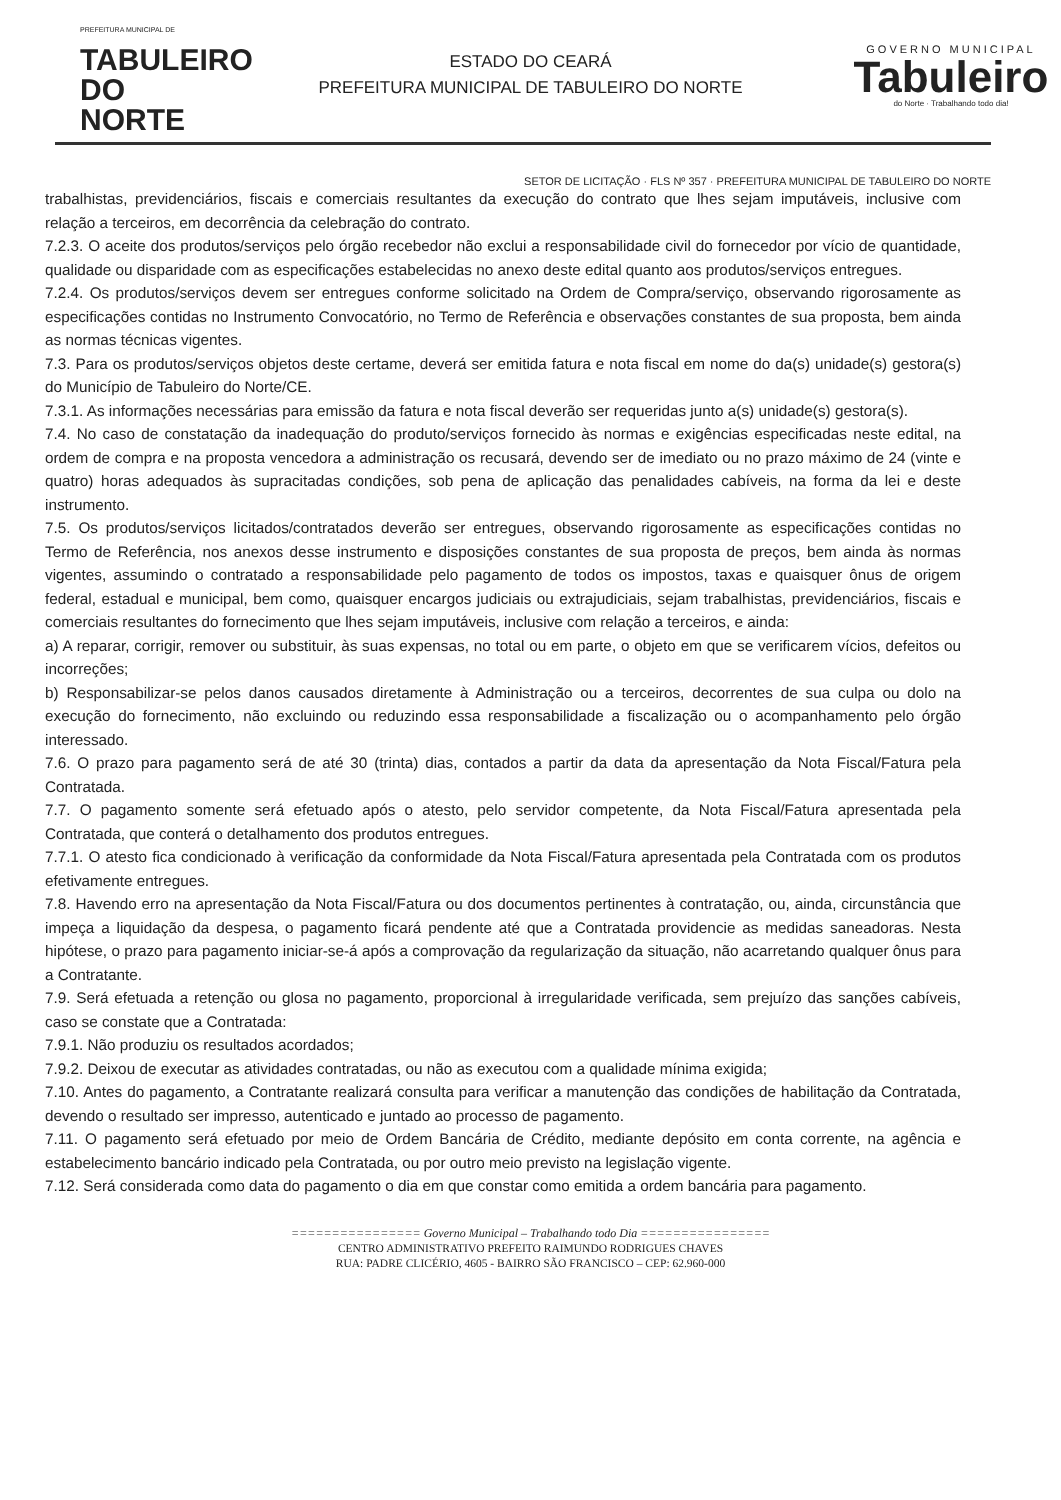PREFEITURA MUNICIPAL DE
TABULEIRO
DO NORTE
ESTADO DO CEARÁ
PREFEITURA MUNICIPAL DE TABULEIRO DO NORTE
GOVERNO MUNICIPAL
Tabuleiro
do Norte · Trabalhando todo dia!
SETOR DE LICITAÇÃO · FLS Nº 357 · PREFEITURA MUNICIPAL DE TABULEIRO DO NORTE
trabalhistas, previdenciários, fiscais e comerciais resultantes da execução do contrato que lhes sejam imputáveis, inclusive com relação a terceiros, em decorrência da celebração do contrato.
7.2.3. O aceite dos produtos/serviços pelo órgão recebedor não exclui a responsabilidade civil do fornecedor por vício de quantidade, qualidade ou disparidade com as especificações estabelecidas no anexo deste edital quanto aos produtos/serviços entregues.
7.2.4. Os produtos/serviços devem ser entregues conforme solicitado na Ordem de Compra/serviço, observando rigorosamente as especificações contidas no Instrumento Convocatório, no Termo de Referência e observações constantes de sua proposta, bem ainda as normas técnicas vigentes.
7.3. Para os produtos/serviços objetos deste certame, deverá ser emitida fatura e nota fiscal em nome do da(s) unidade(s) gestora(s) do Município de Tabuleiro do Norte/CE.
7.3.1. As informações necessárias para emissão da fatura e nota fiscal deverão ser requeridas junto a(s) unidade(s) gestora(s).
7.4. No caso de constatação da inadequação do produto/serviços fornecido às normas e exigências especificadas neste edital, na ordem de compra e na proposta vencedora a administração os recusará, devendo ser de imediato ou no prazo máximo de 24 (vinte e quatro) horas adequados às supracitadas condições, sob pena de aplicação das penalidades cabíveis, na forma da lei e deste instrumento.
7.5. Os produtos/serviços licitados/contratados deverão ser entregues, observando rigorosamente as especificações contidas no Termo de Referência, nos anexos desse instrumento e disposições constantes de sua proposta de preços, bem ainda às normas vigentes, assumindo o contratado a responsabilidade pelo pagamento de todos os impostos, taxas e quaisquer ônus de origem federal, estadual e municipal, bem como, quaisquer encargos judiciais ou extrajudiciais, sejam trabalhistas, previdenciários, fiscais e comerciais resultantes do fornecimento que lhes sejam imputáveis, inclusive com relação a terceiros, e ainda:
a) A reparar, corrigir, remover ou substituir, às suas expensas, no total ou em parte, o objeto em que se verificarem vícios, defeitos ou incorreções;
b) Responsabilizar-se pelos danos causados diretamente à Administração ou a terceiros, decorrentes de sua culpa ou dolo na execução do fornecimento, não excluindo ou reduzindo essa responsabilidade a fiscalização ou o acompanhamento pelo órgão interessado.
7.6. O prazo para pagamento será de até 30 (trinta) dias, contados a partir da data da apresentação da Nota Fiscal/Fatura pela Contratada.
7.7. O pagamento somente será efetuado após o atesto, pelo servidor competente, da Nota Fiscal/Fatura apresentada pela Contratada, que conterá o detalhamento dos produtos entregues.
7.7.1. O atesto fica condicionado à verificação da conformidade da Nota Fiscal/Fatura apresentada pela Contratada com os produtos efetivamente entregues.
7.8. Havendo erro na apresentação da Nota Fiscal/Fatura ou dos documentos pertinentes à contratação, ou, ainda, circunstância que impeça a liquidação da despesa, o pagamento ficará pendente até que a Contratada providencie as medidas saneadoras. Nesta hipótese, o prazo para pagamento iniciar-se-á após a comprovação da regularização da situação, não acarretando qualquer ônus para a Contratante.
7.9. Será efetuada a retenção ou glosa no pagamento, proporcional à irregularidade verificada, sem prejuízo das sanções cabíveis, caso se constate que a Contratada:
7.9.1. Não produziu os resultados acordados;
7.9.2. Deixou de executar as atividades contratadas, ou não as executou com a qualidade mínima exigida;
7.10. Antes do pagamento, a Contratante realizará consulta para verificar a manutenção das condições de habilitação da Contratada, devendo o resultado ser impresso, autenticado e juntado ao processo de pagamento.
7.11. O pagamento será efetuado por meio de Ordem Bancária de Crédito, mediante depósito em conta corrente, na agência e estabelecimento bancário indicado pela Contratada, ou por outro meio previsto na legislação vigente.
7.12. Será considerada como data do pagamento o dia em que constar como emitida a ordem bancária para pagamento.
================ Governo Municipal – Trabalhando todo Dia ================
CENTRO ADMINISTRATIVO PREFEITO RAIMUNDO RODRIGUES CHAVES
RUA: PADRE CLICÉRIO, 4605 - BAIRRO SÃO FRANCISCO – CEP: 62.960-000